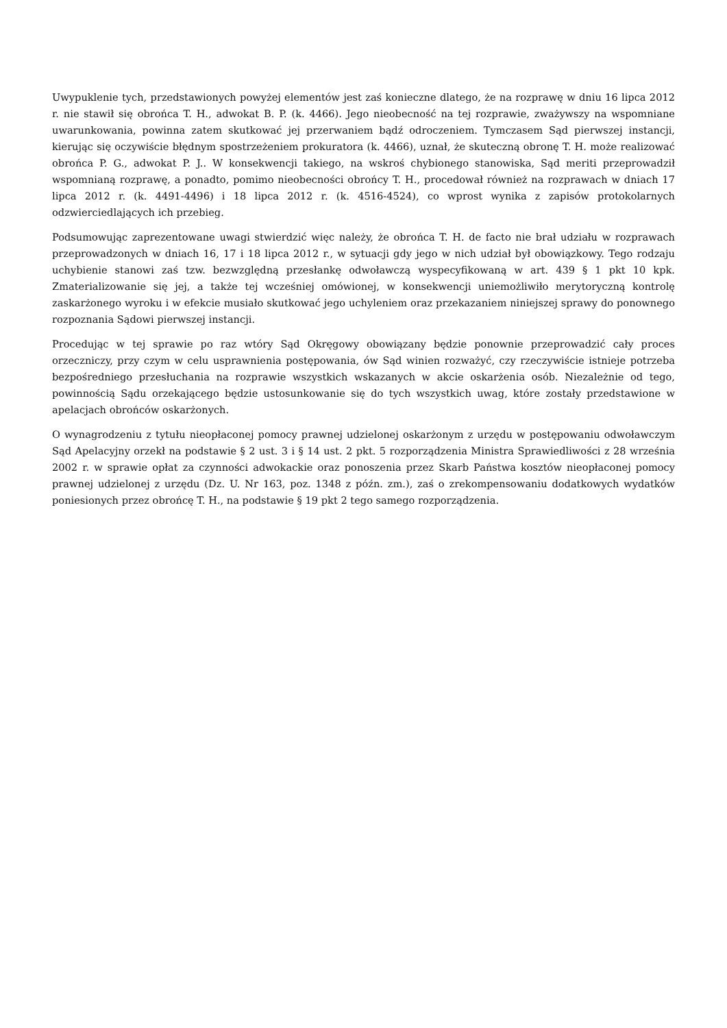Uwypuklenie tych, przedstawionych powyżej elementów jest zaś konieczne dlatego, że na rozprawę w dniu 16 lipca 2012 r. nie stawił się obrońca T. H., adwokat B. P. (k. 4466). Jego nieobecność na tej rozprawie, zważywszy na wspomniane uwarunkowania, powinna zatem skutkować jej przerwaniem bądź odroczeniem. Tymczasem Sąd pierwszej instancji, kierując się oczywiście błędnym spostrzeżeniem prokuratora (k. 4466), uznał, że skuteczną obronę T. H. może realizować obrońca P. G., adwokat P. J.. W konsekwencji takiego, na wskroś chybionego stanowiska, Sąd meriti przeprowadził wspomnianą rozprawę, a ponadto, pomimo nieobecności obrońcy T. H., procedował również na rozprawach w dniach 17 lipca 2012 r. (k. 4491-4496) i 18 lipca 2012 r. (k. 4516-4524), co wprost wynika z zapisów protokolarnych odzwierciedlających ich przebieg.
Podsumowując zaprezentowane uwagi stwierdzić więc należy, że obrońca T. H. de facto nie brał udziału w rozprawach przeprowadzonych w dniach 16, 17 i 18 lipca 2012 r., w sytuacji gdy jego w nich udział był obowiązkowy. Tego rodzaju uchybienie stanowi zaś tzw. bezwzględną przesłankę odwoławczą wyspecyfikowaną w art. 439 § 1 pkt 10 kpk. Zmaterializowanie się jej, a także tej wcześniej omówionej, w konsekwencji uniemożliwiło merytoryczną kontrolę zaskarżonego wyroku i w efekcie musiało skutkować jego uchyleniem oraz przekazaniem niniejszej sprawy do ponownego rozpoznania Sądowi pierwszej instancji.
Procedując w tej sprawie po raz wtóry Sąd Okręgowy obowiązany będzie ponownie przeprowadzić cały proces orzeczniczy, przy czym w celu usprawnienia postępowania, ów Sąd winien rozważyć, czy rzeczywiście istnieje potrzeba bezpośredniego przesłuchania na rozprawie wszystkich wskazanych w akcie oskarżenia osób. Niezależnie od tego, powinnością Sądu orzekającego będzie ustosunkowanie się do tych wszystkich uwag, które zostały przedstawione w apelacjach obrońców oskarżonych.
O wynagrodzeniu z tytułu nieopłaconej pomocy prawnej udzielonej oskarżonym z urzędu w postępowaniu odwoławczym Sąd Apelacyjny orzekł na podstawie § 2 ust. 3 i § 14 ust. 2 pkt. 5 rozporządzenia Ministra Sprawiedliwości z 28 września 2002 r. w sprawie opłat za czynności adwokackie oraz ponoszenia przez Skarb Państwa kosztów nieopłaconej pomocy prawnej udzielonej z urzędu (Dz. U. Nr 163, poz. 1348 z późn. zm.), zaś o zrekompensowaniu dodatkowych wydatków poniesionych przez obrońcę T. H., na podstawie § 19 pkt 2 tego samego rozporządzenia.